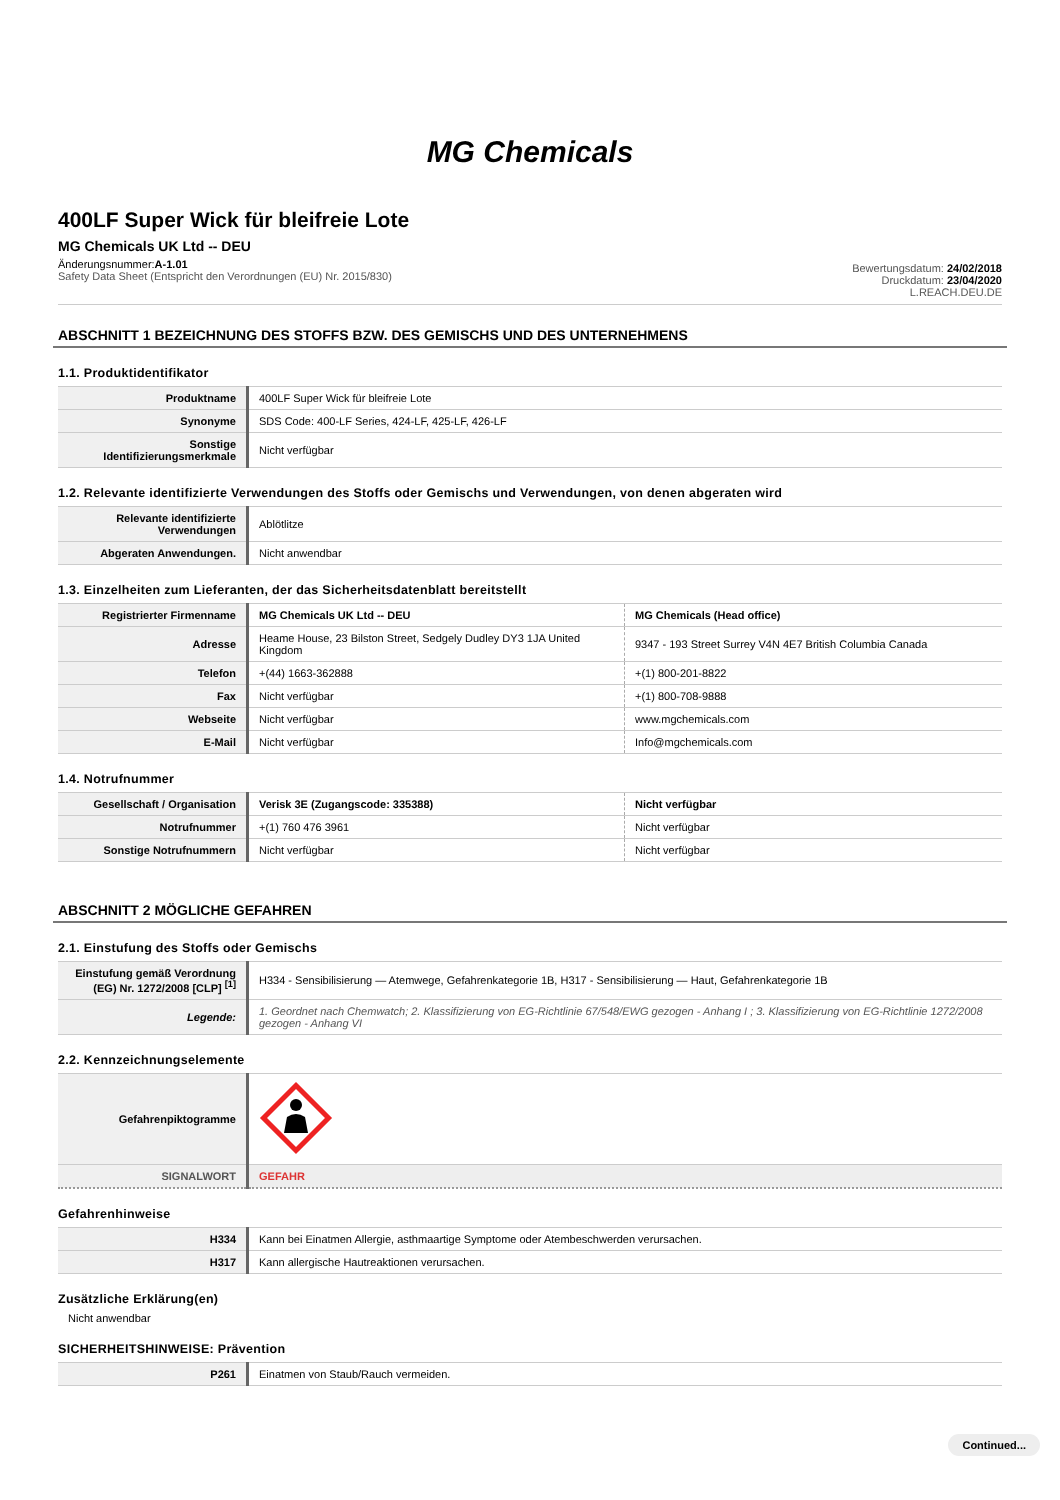MG Chemicals
400LF Super Wick für bleifreie Lote
MG Chemicals UK Ltd -- DEU
Änderungsnummer:A-1.01
Safety Data Sheet (Entspricht den Verordnungen (EU) Nr. 2015/830)
Bewertungsdatum: 24/02/2018
Druckdatum: 23/04/2020
L.REACH.DEU.DE
ABSCHNITT 1 BEZEICHNUNG DES STOFFS BZW. DES GEMISCHS UND DES UNTERNEHMENS
1.1. Produktidentifikator
| Produktname | 400LF Super Wick für bleifreie Lote |
| Synonyme | SDS Code: 400-LF Series, 424-LF, 425-LF, 426-LF |
| Sonstige Identifizierungsmerkmale | Nicht verfügbar |
1.2. Relevante identifizierte Verwendungen des Stoffs oder Gemischs und Verwendungen, von denen abgeraten wird
| Relevante identifizierte Verwendungen | Ablötlitze |
| Abgeraten Anwendungen. | Nicht anwendbar |
1.3. Einzelheiten zum Lieferanten, der das Sicherheitsdatenblatt bereitstellt
| Registrierter Firmenname | MG Chemicals UK Ltd -- DEU | MG Chemicals (Head office) |
| Adresse | Heame House, 23 Bilston Street, Sedgely Dudley DY3 1JA United Kingdom | 9347 - 193 Street Surrey V4N 4E7 British Columbia Canada |
| Telefon | +(44) 1663-362888 | +(1) 800-201-8822 |
| Fax | Nicht verfügbar | +(1) 800-708-9888 |
| Webseite | Nicht verfügbar | www.mgchemicals.com |
| E-Mail | Nicht verfügbar | Info@mgchemicals.com |
1.4. Notrufnummer
| Gesellschaft / Organisation | Verisk 3E (Zugangscode: 335388) | Nicht verfügbar |
| Notrufnummer | +(1) 760 476 3961 | Nicht verfügbar |
| Sonstige Notrufnummern | Nicht verfügbar | Nicht verfügbar |
ABSCHNITT 2 MÖGLICHE GEFAHREN
2.1. Einstufung des Stoffs oder Gemischs
| Einstufung gemäß Verordnung (EG) Nr. 1272/2008 [CLP] <sup>[1]</sup> | H334 - Sensibilisierung — Atemwege, Gefahrenkategorie 1B, H317 - Sensibilisierung — Haut, Gefahrenkategorie 1B |
| Legende: | 1. Geordnet nach Chemwatch; 2. Klassifizierung von EG-Richtlinie 67/548/EWG gezogen - Anhang I ; 3. Klassifizierung von EG-Richtlinie 1272/2008 gezogen - Anhang VI |
2.2. Kennzeichnungselemente
| Gefahrenpiktogramme | |
| SIGNALWORT | GEFAHR |
Gefahrenhinweise
| H334 | Kann bei Einatmen Allergie, asthmaartige Symptome oder Atembeschwerden verursachen. |
| H317 | Kann allergische Hautreaktionen verursachen. |
Zusätzliche Erklärung(en)
Nicht anwendbar
SICHERHEITSHINWEISE: Prävention
| P261 | Einatmen von Staub/Rauch vermeiden. |
Continued...